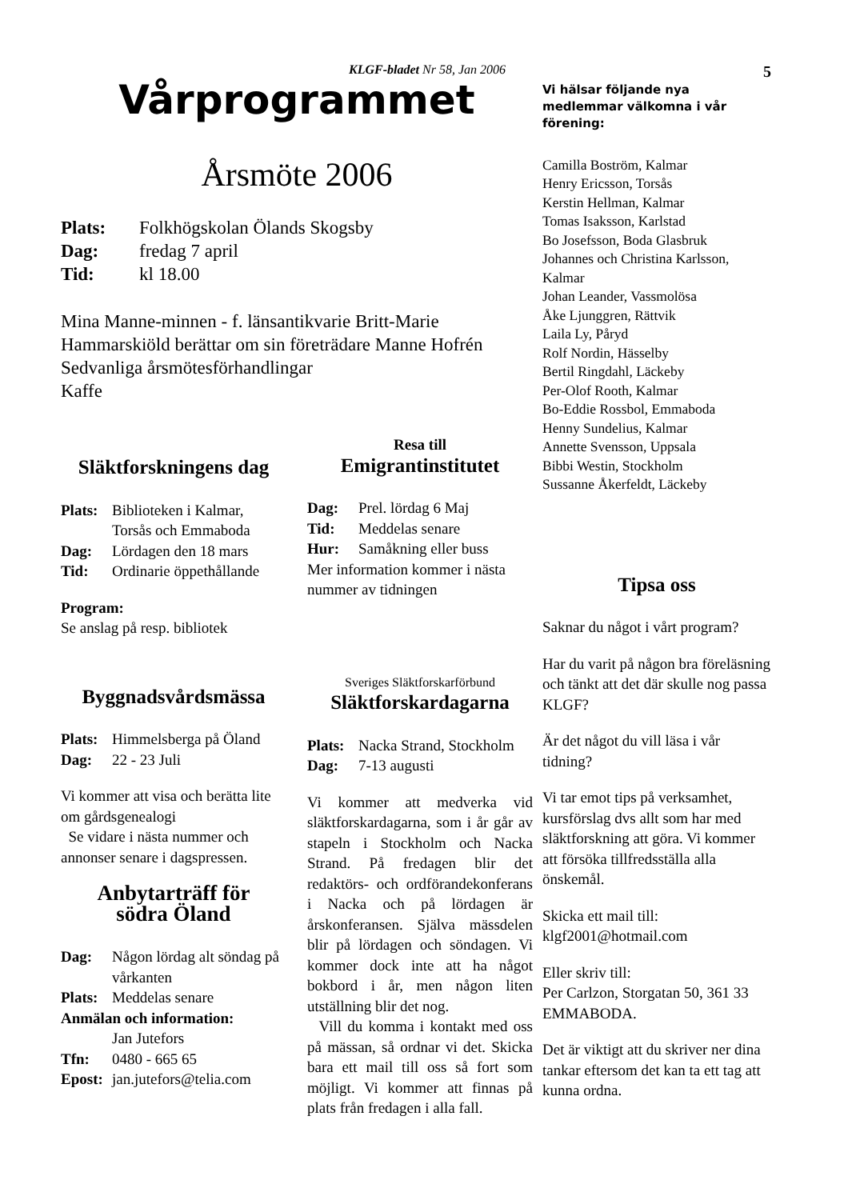KLGF-bladet Nr 58, Jan 2006
Vårprogrammet
Årsmöte 2006
Plats: Folkhögskolan Ölands Skogsby
Dag: fredag 7 april
Tid: kl 18.00
Mina Manne-minnen - f. länsantikvarie Britt-Marie Hammarskiöld berättar om sin företrädare Manne Hofrén
Sedvanliga årsmötesförhandlingar
Kaffe
Släktforskningens dag
Plats: Biblioteken i Kalmar, Torsås och Emmaboda
Dag: Lördagen den 18 mars
Tid: Ordinarie öppethållande
Program:
Se anslag på resp. bibliotek
Byggnadsvårdsmässa
Plats: Himmelsberga på Öland
Dag: 22 - 23 Juli
Vi kommer att visa och berätta lite om gårdsgenealogi
Se vidare i nästa nummer och annonser senare i dagspressen.
Anbytarträff för
södra Öland
Dag: Någon lördag alt söndag på vårkanten
Plats: Meddelas senare
Anmälan och information:
Jan Jutefors
Tfn: 0480 - 665 65
Epost: jan.jutefors@telia.com
Resa till
Emigrantinstitutet
Dag: Prel. lördag 6 Maj
Tid: Meddelas senare
Hur: Samåkning eller buss
Mer information kommer i nästa nummer av tidningen
Sveriges Släktforskarförbund
Släktforskardagarna
Plats: Nacka Strand, Stockholm
Dag: 7-13 augusti
Vi kommer att medverka vid släktforskardagarna, som i år går av stapeln i Stockholm och Nacka Strand. På fredagen blir det redaktörs- och ordförandekonferans i Nacka och på lördagen är årskonferansen. Själva mässdelen blir på lördagen och söndagen. Vi kommer dock inte att ha något bokbord i år, men någon liten utställning blir det nog.
Vill du komma i kontakt med oss på mässan, så ordnar vi det. Skicka bara ett mail till oss så fort som möjligt. Vi kommer att finnas på plats från fredagen i alla fall.
5
Vi hälsar följande nya medlemmar välkomna i vår förening:
Camilla Boström, Kalmar
Henry Ericsson, Torsås
Kerstin Hellman, Kalmar
Tomas Isaksson, Karlstad
Bo Josefsson, Boda Glasbruk
Johannes och Christina Karlsson, Kalmar
Johan Leander, Vassmolösa
Åke Ljunggren, Rättvik
Laila Ly, Påryd
Rolf Nordin, Hässelby
Bertil Ringdahl, Läckeby
Per-Olof Rooth, Kalmar
Bo-Eddie Rossbol, Emmaboda
Henny Sundelius, Kalmar
Annette Svensson, Uppsala
Bibbi Westin, Stockholm
Sussanne Åkerfeldt, Läckeby
Tipsa oss
Saknar du något i vårt program?
Har du varit på någon bra föreläsning och tänkt att det där skulle nog passa KLGF?
Är det något du vill läsa i vår tidning?
Vi tar emot tips på verksamhet, kursförslag dvs allt som har med släktforskning att göra. Vi kommer att försöka tillfredsställa alla önskemål.
Skicka ett mail till:
klgf2001@hotmail.com
Eller skriv till:
Per Carlzon, Storgatan 50, 361 33 EMMABODA.
Det är viktigt att du skriver ner dina tankar eftersom det kan ta ett tag att kunna ordna.